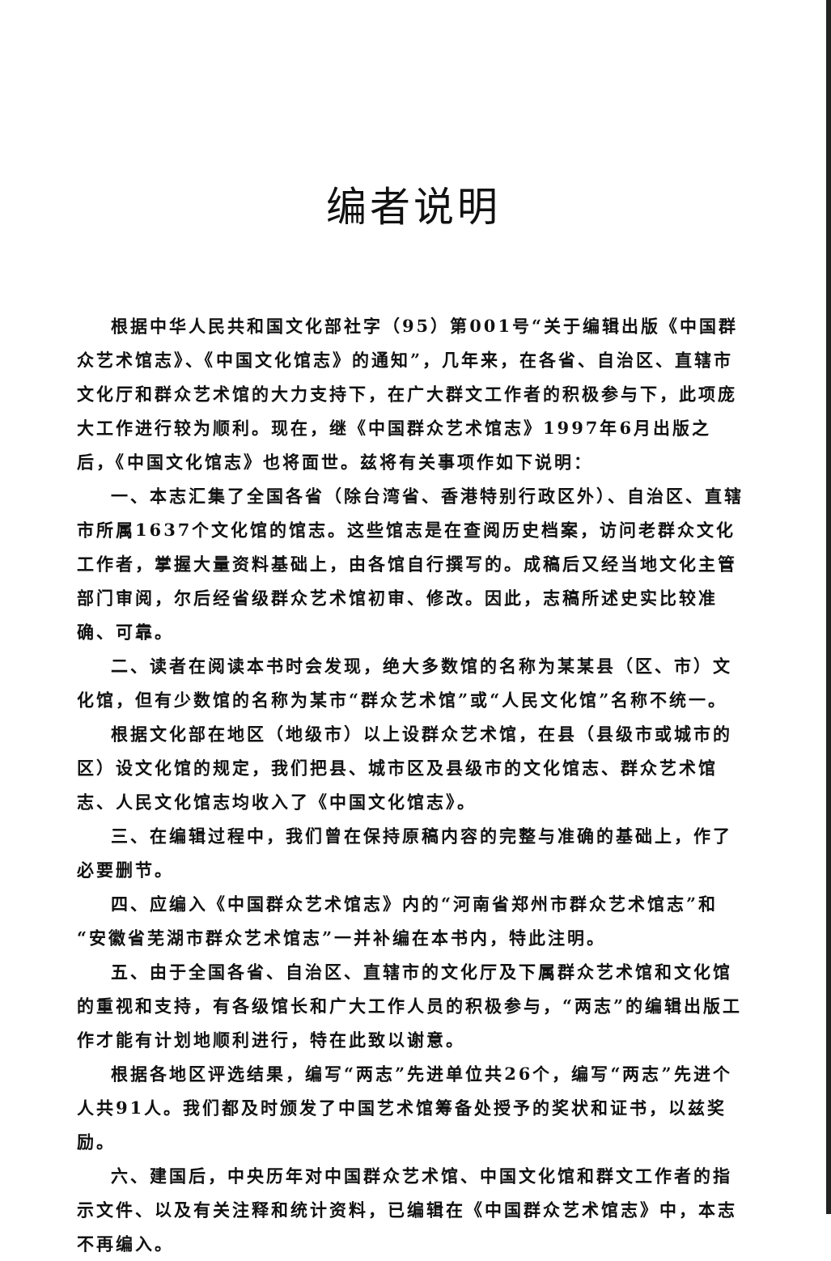编者说明
根据中华人民共和国文化部社字（95）第001号“关于编辑出版《中国群众艺术馆志》、《中国文化馆志》的通知”，几年来，在各省、自治区、直辖市文化厅和群众艺术馆的大力支持下，在广大群文工作者的积极参与下，此项庞大工作进行较为顺利。现在，继《中国群众艺术馆志》1997年6月出版之后，《中国文化馆志》也将面世。兹将有关事项作如下说明：
一、本志汇集了全国各省（除台湾省、香港特别行政区外）、自治区、直辖市所属1637个文化馆的馆志。这些馆志是在查阅历史档案，访问老群众文化工作者，掌握大量资料基础上，由各馆自行撰写的。成稿后又经当地文化主管部门审阅，尔后经省级群众艺术馆初审、修改。因此，志稿所述史实比较准确、可靠。
二、读者在阅读本书时会发现，绝大多数馆的名称为某某县（区、市）文化馆，但有少数馆的名称为某市“群众艺术馆”或“人民文化馆”名称不统一。
根据文化部在地区（地级市）以上设群众艺术馆，在县（县级市或城市的区）设文化馆的规定，我们把县、城市区及县级市的文化馆志、群众艺术馆志、人民文化馆志均收入了《中国文化馆志》。
三、在编辑过程中，我们曾在保持原稿内容的完整与准确的基础上，作了必要删节。
四、应编入《中国群众艺术馆志》内的“河南省郑州市群众艺术馆志”和“安徽省芜湖市群众艺术馆志”一并补编在本书内，特此注明。
五、由于全国各省、自治区、直辖市的文化厅及下属群众艺术馆和文化馆的重视和支持，有各级馆长和广大工作人员的积极参与，“两志”的编辑出版工作才能有计划地顺利进行，特在此致以谢意。
根据各地区评选结果，编写“两志”先进单位共26个，编写“两志”先进个人共91人。我们都及时颁发了中国艺术馆筹备处授予的奖状和证书，以兹奖励。
六、建国后，中央历年对中国群众艺术馆、中国文化馆和群文工作者的指示文件、以及有关注释和统计资料，已编辑在《中国群众艺术馆志》中，本志不再编入。